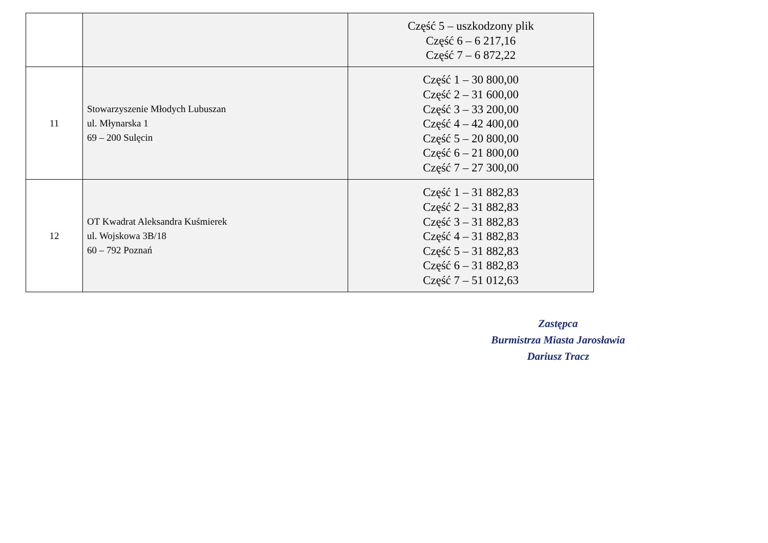| | | Część 5 – uszkodzony plik Część 6 – 6 217,16 Część 7 – 6 872,22 |
| 11 | Stowarzyszenie Młodych Lubuszan ul. Młynarska 1 69 – 200 Sulęcin | Część 1 – 30 800,00 Część 2 – 31 600,00 Część 3 – 33 200,00 Część 4 – 42 400,00 Część 5 – 20 800,00 Część 6 – 21 800,00 Część 7 – 27 300,00 |
| 12 | OT Kwadrat Aleksandra Kuśmierek ul. Wojskowa 3B/18 60 – 792 Poznań | Część 1 – 31 882,83 Część 2 – 31 882,83 Część 3 – 31 882,83 Część 4 – 31 882,83 Część 5 – 31 882,83 Część 6 – 31 882,83 Część 7 – 51 012,63 |
Zastępca
Burmistrza Miasta Jarosławia
Dariusz Tracz